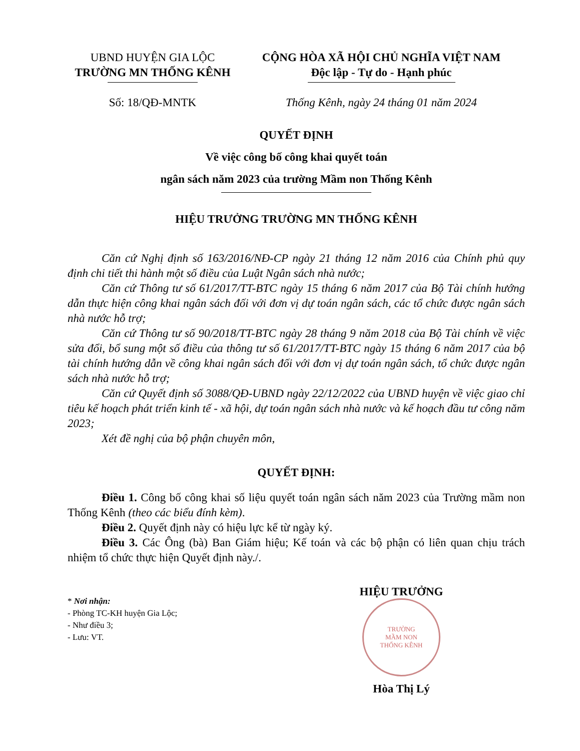UBND HUYỆN GIA LỘC
TRƯỜNG MN THỐNG KÊNH
CỘNG HÒA XÃ HỘI CHỦ NGHĨA VIỆT NAM
Độc lập - Tự do - Hạnh phúc
Số: 18/QĐ-MNTK Thống Kênh, ngày 24 tháng 01 năm 2024
QUYẾT ĐỊNH
Về việc công bố công khai quyết toán
ngân sách năm 2023 của trường Mầm non Thống Kênh
HIỆU TRƯỞNG TRƯỜNG MN THỐNG KÊNH
Căn cứ Nghị định số 163/2016/NĐ-CP ngày 21 tháng 12 năm 2016 của Chính phủ quy định chi tiết thi hành một số điều của Luật Ngân sách nhà nước;
Căn cứ Thông tư số 61/2017/TT-BTC ngày 15 tháng 6 năm 2017 của Bộ Tài chính hướng dẫn thực hiện công khai ngân sách đối với đơn vị dự toán ngân sách, các tổ chức được ngân sách nhà nước hỗ trợ;
Căn cứ Thông tư số 90/2018/TT-BTC ngày 28 tháng 9 năm 2018 của Bộ Tài chính về việc sửa đổi, bổ sung một số điều của thông tư số 61/2017/TT-BTC ngày 15 tháng 6 năm 2017 của bộ tài chính hướng dẫn về công khai ngân sách đối với đơn vị dự toán ngân sách, tổ chức được ngân sách nhà nước hỗ trợ;
Căn cứ Quyết định số 3088/QĐ-UBND ngày 22/12/2022 của UBND huyện về việc giao chỉ tiêu kế hoạch phát triển kinh tế - xã hội, dự toán ngân sách nhà nước và kế hoạch đầu tư công năm 2023;
Xét đề nghị của bộ phận chuyên môn,
QUYẾT ĐỊNH:
Điều 1. Công bố công khai số liệu quyết toán ngân sách năm 2023 của Trường mầm non Thống Kênh (theo các biểu đính kèm).
Điều 2. Quyết định này có hiệu lực kể từ ngày ký.
Điều 3. Các Ông (bà) Ban Giám hiệu; Kế toán và các bộ phận có liên quan chịu trách nhiệm tổ chức thực hiện Quyết định này./.
* Nơi nhận:
- Phòng TC-KH huyện Gia Lộc;
- Như điều 3;
- Lưu: VT.
HIỆU TRƯỞNG
TRƯỜNG
MẦM NON
THỐNG KÊNH
Hòa Thị Lý